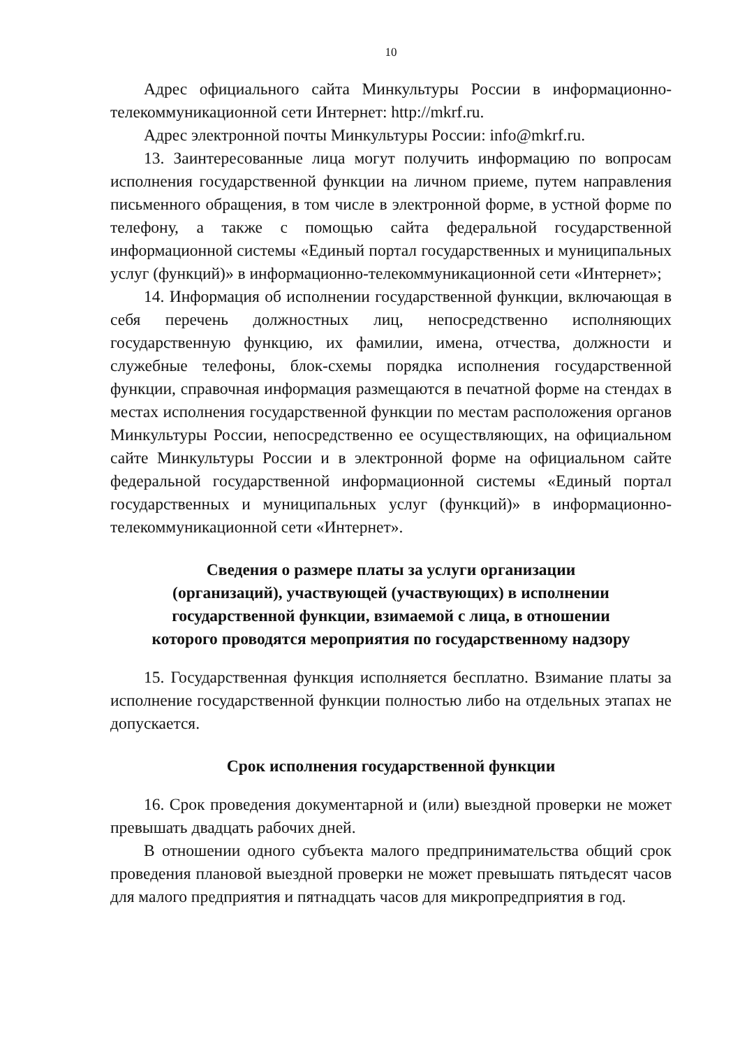10
Адрес официального сайта Минкультуры России в информационно-телекоммуникационной сети Интернет: http://mkrf.ru.
Адрес электронной почты Минкультуры России: info@mkrf.ru.
13. Заинтересованные лица могут получить информацию по вопросам исполнения государственной функции на личном приеме, путем направления письменного обращения, в том числе в электронной форме, в устной форме по телефону, а также с помощью сайта федеральной государственной информационной системы «Единый портал государственных и муниципальных услуг (функций)» в информационно-телекоммуникационной сети «Интернет»;
14. Информация об исполнении государственной функции, включающая в себя перечень должностных лиц, непосредственно исполняющих государственную функцию, их фамилии, имена, отчества, должности и служебные телефоны, блок-схемы порядка исполнения государственной функции, справочная информация размещаются в печатной форме на стендах в местах исполнения государственной функции по местам расположения органов Минкультуры России, непосредственно ее осуществляющих, на официальном сайте Минкультуры России и в электронной форме на официальном сайте федеральной государственной информационной системы «Единый портал государственных и муниципальных услуг (функций)» в информационно-телекоммуникационной сети «Интернет».
Сведения о размере платы за услуги организации
(организаций), участвующей (участвующих) в исполнении
государственной функции, взимаемой с лица, в отношении
которого проводятся мероприятия по государственному надзору
15. Государственная функция исполняется бесплатно. Взимание платы за исполнение государственной функции полностью либо на отдельных этапах не допускается.
Срок исполнения государственной функции
16. Срок проведения документарной и (или) выездной проверки не может превышать двадцать рабочих дней.
В отношении одного субъекта малого предпринимательства общий срок проведения плановой выездной проверки не может превышать пятьдесят часов для малого предприятия и пятнадцать часов для микропредприятия в год.